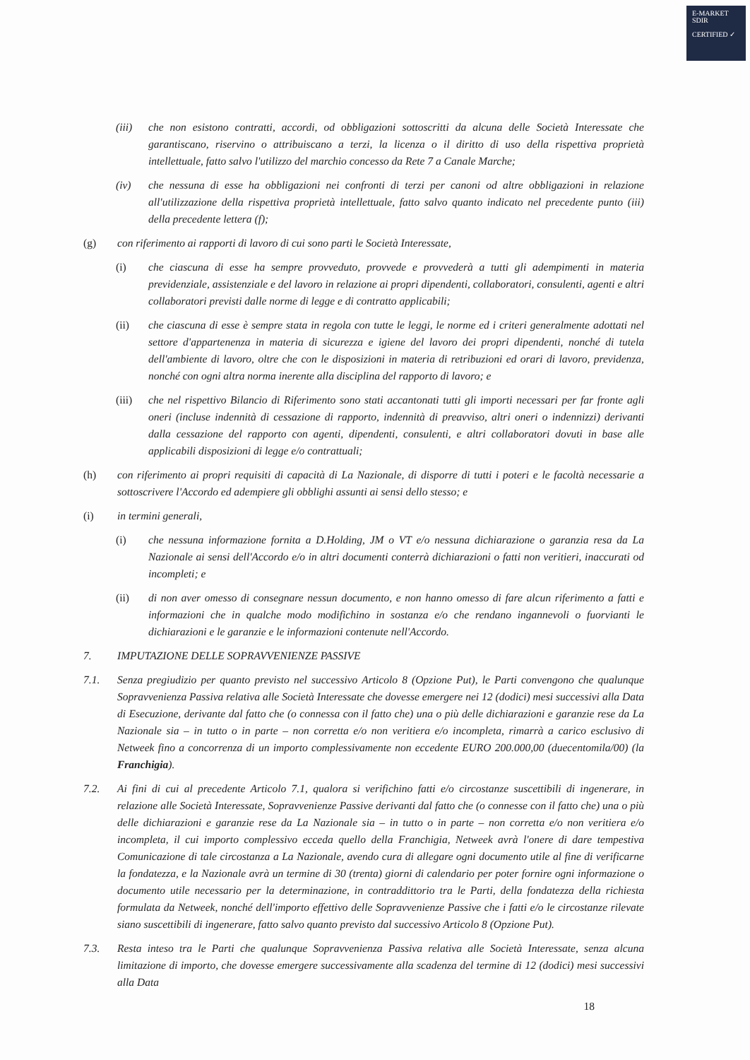E-MARKET
SDIR
CERTIFIED ✓
(iii) che non esistono contratti, accordi, od obbligazioni sottoscritti da alcuna delle Società Interessate che garantiscano, riservino o attribuiscano a terzi, la licenza o il diritto di uso della rispettiva proprietà intellettuale, fatto salvo l'utilizzo del marchio concesso da Rete 7 a Canale Marche;
(iv) che nessuna di esse ha obbligazioni nei confronti di terzi per canoni od altre obbligazioni in relazione all'utilizzazione della rispettiva proprietà intellettuale, fatto salvo quanto indicato nel precedente punto (iii) della precedente lettera (f);
(g) con riferimento ai rapporti di lavoro di cui sono parti le Società Interessate,
(i) che ciascuna di esse ha sempre provveduto, provvede e provvederà a tutti gli adempimenti in materia previdenziale, assistenziale e del lavoro in relazione ai propri dipendenti, collaboratori, consulenti, agenti e altri collaboratori previsti dalle norme di legge e di contratto applicabili;
(ii) che ciascuna di esse è sempre stata in regola con tutte le leggi, le norme ed i criteri generalmente adottati nel settore d'appartenenza in materia di sicurezza e igiene del lavoro dei propri dipendenti, nonché di tutela dell'ambiente di lavoro, oltre che con le disposizioni in materia di retribuzioni ed orari di lavoro, previdenza, nonché con ogni altra norma inerente alla disciplina del rapporto di lavoro; e
(iii) che nel rispettivo Bilancio di Riferimento sono stati accantonati tutti gli importi necessari per far fronte agli oneri (incluse indennità di cessazione di rapporto, indennità di preavviso, altri oneri o indennizzi) derivanti dalla cessazione del rapporto con agenti, dipendenti, consulenti, e altri collaboratori dovuti in base alle applicabili disposizioni di legge e/o contrattuali;
(h) con riferimento ai propri requisiti di capacità di La Nazionale, di disporre di tutti i poteri e le facoltà necessarie a sottoscrivere l'Accordo ed adempiere gli obblighi assunti ai sensi dello stesso; e
(i) in termini generali,
(i) che nessuna informazione fornita a D.Holding, JM o VT e/o nessuna dichiarazione o garanzia resa da La Nazionale ai sensi dell'Accordo e/o in altri documenti conterrà dichiarazioni o fatti non veritieri, inaccurati od incompleti; e
(ii) di non aver omesso di consegnare nessun documento, e non hanno omesso di fare alcun riferimento a fatti e informazioni che in qualche modo modifichino in sostanza e/o che rendano ingannevoli o fuorvianti le dichiarazioni e le garanzie e le informazioni contenute nell'Accordo.
7. IMPUTAZIONE DELLE SOPRAVVENIENZE PASSIVE
7.1. Senza pregiudizio per quanto previsto nel successivo Articolo 8 (Opzione Put), le Parti convengono che qualunque Sopravvenienza Passiva relativa alle Società Interessate che dovesse emergere nei 12 (dodici) mesi successivi alla Data di Esecuzione, derivante dal fatto che (o connessa con il fatto che) una o più delle dichiarazioni e garanzie rese da La Nazionale sia – in tutto o in parte – non corretta e/o non veritiera e/o incompleta, rimarrà a carico esclusivo di Netweek fino a concorrenza di un importo complessivamente non eccedente EURO 200.000,00 (duecentomila/00) (la Franchigia).
7.2. Ai fini di cui al precedente Articolo 7.1, qualora si verifichino fatti e/o circostanze suscettibili di ingenerare, in relazione alle Società Interessate, Sopravvenienze Passive derivanti dal fatto che (o connesse con il fatto che) una o più delle dichiarazioni e garanzie rese da La Nazionale sia – in tutto o in parte – non corretta e/o non veritiera e/o incompleta, il cui importo complessivo ecceda quello della Franchigia, Netweek avrà l'onere di dare tempestiva Comunicazione di tale circostanza a La Nazionale, avendo cura di allegare ogni documento utile al fine di verificarne la fondatezza, e la Nazionale avrà un termine di 30 (trenta) giorni di calendario per poter fornire ogni informazione o documento utile necessario per la determinazione, in contraddittorio tra le Parti, della fondatezza della richiesta formulata da Netweek, nonché dell'importo effettivo delle Sopravvenienze Passive che i fatti e/o le circostanze rilevate siano suscettibili di ingenerare, fatto salvo quanto previsto dal successivo Articolo 8 (Opzione Put).
7.3. Resta inteso tra le Parti che qualunque Sopravvenienza Passiva relativa alle Società Interessate, senza alcuna limitazione di importo, che dovesse emergere successivamente alla scadenza del termine di 12 (dodici) mesi successivi alla Data
18